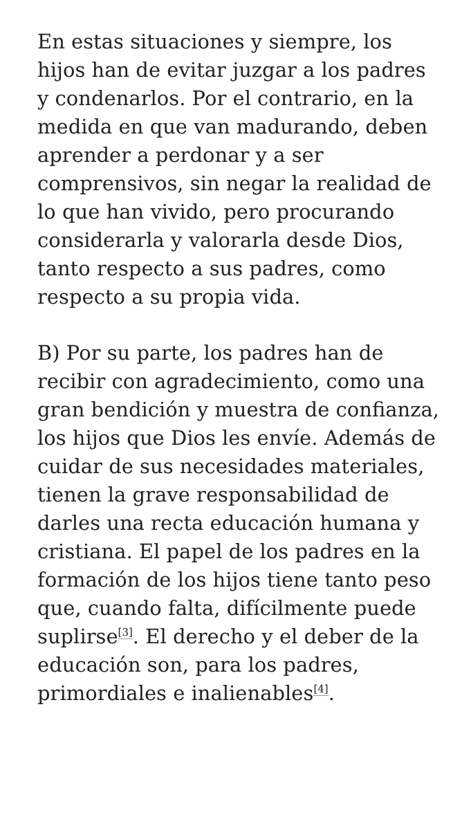En estas situaciones y siempre, los hijos han de evitar juzgar a los padres y condenarlos. Por el contrario, en la medida en que van madurando, deben aprender a perdonar y a ser comprensivos, sin negar la realidad de lo que han vivido, pero procurando considerarla y valorarla desde Dios, tanto respecto a sus padres, como respecto a su propia vida.
B) Por su parte, los padres han de recibir con agradecimiento, como una gran bendición y muestra de confianza, los hijos que Dios les envíe. Además de cuidar de sus necesidades materiales, tienen la grave responsabilidad de darles una recta educación humana y cristiana. El papel de los padres en la formación de los hijos tiene tanto peso que, cuando falta, difícilmente puede suplirse<sup>[3]</sup>. El derecho y el deber de la educación son, para los padres, primordiales e inalienables<sup>[4]</sup>.